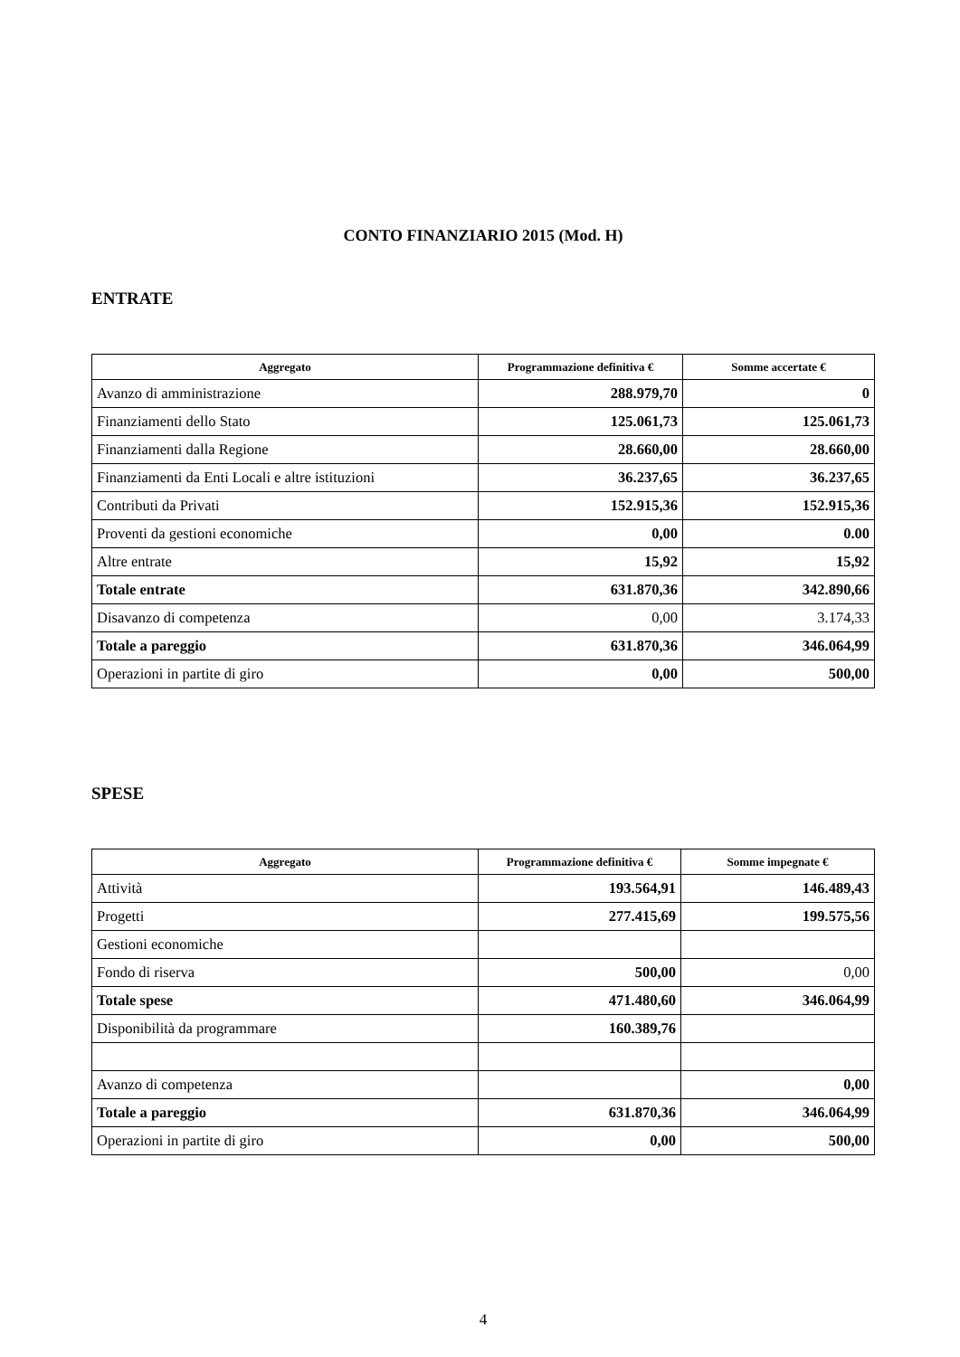CONTO FINANZIARIO 2015 (Mod. H)
ENTRATE
| Aggregato | Programmazione definitiva € | Somme accertate € |
| --- | --- | --- |
| Avanzo di amministrazione | 288.979,70 | 0 |
| Finanziamenti dello Stato | 125.061,73 | 125.061,73 |
| Finanziamenti dalla Regione | 28.660,00 | 28.660,00 |
| Finanziamenti da Enti Locali e altre istituzioni | 36.237,65 | 36.237,65 |
| Contributi da Privati | 152.915,36 | 152.915,36 |
| Proventi da gestioni economiche | 0,00 | 0.00 |
| Altre entrate | 15,92 | 15,92 |
| Totale entrate | 631.870,36 | 342.890,66 |
| Disavanzo di competenza | 0,00 | 3.174,33 |
| Totale a pareggio | 631.870,36 | 346.064,99 |
| Operazioni in partite di giro | 0,00 | 500,00 |
SPESE
| Aggregato | Programmazione definitiva € | Somme impegnate € |
| --- | --- | --- |
| Attività | 193.564,91 | 146.489,43 |
| Progetti | 277.415,69 | 199.575,56 |
| Gestioni economiche | | |
| Fondo di riserva | 500,00 | 0,00 |
| Totale spese | 471.480,60 | 346.064,99 |
| Disponibilità da programmare | 160.389,76 | |
| Avanzo di competenza | | 0,00 |
| Totale a pareggio | 631.870,36 | 346.064,99 |
| Operazioni in partite di giro | 0,00 | 500,00 |
4